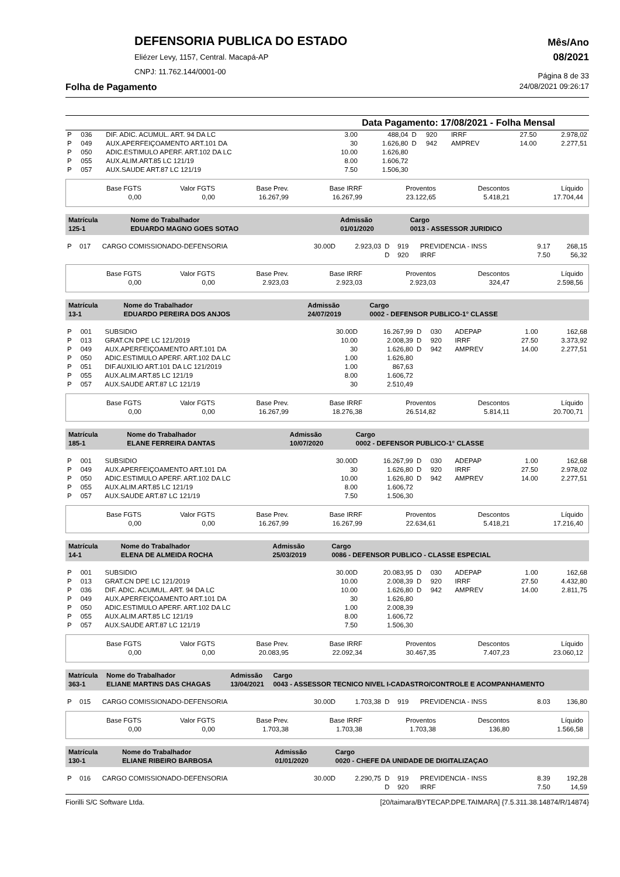DEFENSORIA PUBLICA DO ESTADO
Eliézer Levy, 1157, Central. Macapá-AP
CNPJ: 11.762.144/0001-00
Mês/Ano
08/2021
Página 8 de 33
Folha de Pagamento 24/08/2021 09:26:17
Data Pagamento: 17/08/2021 - Folha Mensal
| P | 036 | DIF. ADIC. ACUMUL. ART. 94 DA LC | 3.00 | 488,04 | D | 920 | IRRF | 27.50 | 2.978,02 |
| P | 049 | AUX.APERFEIÇOAMENTO ART.101 DA | 30 | 1.626,80 | D | 942 | AMPREV | 14.00 | 2.277,51 |
| P | 050 | ADIC.ESTIMULO APERF. ART.102 DA LC | 10.00 | 1.626,80 | | | | | |
| P | 055 | AUX.ALIM.ART.85 LC 121/19 | 8.00 | 1.606,72 | | | | | |
| P | 057 | AUX.SAUDE ART.87 LC 121/19 | 7.50 | 1.506,30 | | | | | |
| Base FGTS | Valor FGTS | Base Prev. | Base IRRF | Proventos | Descontos | Líquido |
| 0,00 | 0,00 | 16.267,99 | 16.267,99 | 23.122,65 | 5.418,21 | 17.704,44 |
| Matrícula | Nome do Trabalhador | Admissão | Cargo |
| 125-1 | EDUARDO MAGNO GOES SOTAO | 01/01/2020 | 0013 - ASSESSOR JURIDICO |
| P | 017 | CARGO COMISSIONADO-DEFENSORIA | 30.00D | 2.923,03 | D | 919 | PREVIDENCIA - INSS | 9.17 | 268,15 |
| | | | | | D | 920 | IRRF | 7.50 | 56,32 |
| Base FGTS | Valor FGTS | Base Prev. | Base IRRF | Proventos | Descontos | Líquido |
| 0,00 | 0,00 | 2.923,03 | 2.923,03 | 2.923,03 | 324,47 | 2.598,56 |
| Matrícula | Nome do Trabalhador | Admissão | Cargo |
| 13-1 | EDUARDO PEREIRA DOS ANJOS | 24/07/2019 | 0002 - DEFENSOR PUBLICO-1° CLASSE |
| P | 001 | SUBSIDIO | 30.00D | 16.267,99 | D | 030 | ADEPAP | 1.00 | 162,68 |
| P | 013 | GRAT.CN DPE LC 121/2019 | 10.00 | 2.008,39 | D | 920 | IRRF | 27.50 | 3.373,92 |
| P | 049 | AUX.APERFEIÇOAMENTO ART.101 DA | 30 | 1.626,80 | D | 942 | AMPREV | 14.00 | 2.277,51 |
| P | 050 | ADIC.ESTIMULO APERF. ART.102 DA LC | 1.00 | 1.626,80 | | | | | |
| P | 051 | DIF.AUXILIO ART.101 DA LC 121/2019 | 1.00 | 867,63 | | | | | |
| P | 055 | AUX.ALIM.ART.85 LC 121/19 | 8.00 | 1.606,72 | | | | | |
| P | 057 | AUX.SAUDE ART.87 LC 121/19 | 30 | 2.510,49 | | | | | |
| Base FGTS | Valor FGTS | Base Prev. | Base IRRF | Proventos | Descontos | Líquido |
| 0,00 | 0,00 | 16.267,99 | 18.276,38 | 26.514,82 | 5.814,11 | 20.700,71 |
| Matrícula | Nome do Trabalhador | Admissão | Cargo |
| 185-1 | ELANE FERREIRA DANTAS | 10/07/2020 | 0002 - DEFENSOR PUBLICO-1° CLASSE |
| P | 001 | SUBSIDIO | 30.00D | 16.267,99 | D | 030 | ADEPAP | 1.00 | 162,68 |
| P | 049 | AUX.APERFEIÇOAMENTO ART.101 DA | 30 | 1.626,80 | D | 920 | IRRF | 27.50 | 2.978,02 |
| P | 050 | ADIC.ESTIMULO APERF. ART.102 DA LC | 10.00 | 1.626,80 | D | 942 | AMPREV | 14.00 | 2.277,51 |
| P | 055 | AUX.ALIM.ART.85 LC 121/19 | 8.00 | 1.606,72 | | | | | |
| P | 057 | AUX.SAUDE ART.87 LC 121/19 | 7.50 | 1.506,30 | | | | | |
| Base FGTS | Valor FGTS | Base Prev. | Base IRRF | Proventos | Descontos | Líquido |
| 0,00 | 0,00 | 16.267,99 | 16.267,99 | 22.634,61 | 5.418,21 | 17.216,40 |
| Matrícula | Nome do Trabalhador | Admissão | Cargo |
| 14-1 | ELENA DE ALMEIDA ROCHA | 25/03/2019 | 0086 - DEFENSOR PUBLICO - CLASSE ESPECIAL |
| P | 001 | SUBSIDIO | 30.00D | 20.083,95 | D | 030 | ADEPAP | 1.00 | 162,68 |
| P | 013 | GRAT.CN DPE LC 121/2019 | 10.00 | 2.008,39 | D | 920 | IRRF | 27.50 | 4.432,80 |
| P | 036 | DIF. ADIC. ACUMUL. ART. 94 DA LC | 10.00 | 1.626,80 | D | 942 | AMPREV | 14.00 | 2.811,75 |
| P | 049 | AUX.APERFEIÇOAMENTO ART.101 DA | 30 | 1.626,80 | | | | | |
| P | 050 | ADIC.ESTIMULO APERF. ART.102 DA LC | 1.00 | 2.008,39 | | | | | |
| P | 055 | AUX.ALIM.ART.85 LC 121/19 | 8.00 | 1.606,72 | | | | | |
| P | 057 | AUX.SAUDE ART.87 LC 121/19 | 7.50 | 1.506,30 | | | | | |
| Base FGTS | Valor FGTS | Base Prev. | Base IRRF | Proventos | Descontos | Líquido |
| 0,00 | 0,00 | 20.083,95 | 22.092,34 | 30.467,35 | 7.407,23 | 23.060,12 |
| Matrícula | Nome do Trabalhador | Admissão | Cargo |
| 363-1 | ELIANE MARTINS DAS CHAGAS | 13/04/2021 | 0043 - ASSESSOR TECNICO NIVEL I-CADASTRO/CONTROLE E ACOMPANHAMENTO |
| P | 015 | CARGO COMISSIONADO-DEFENSORIA | 30.00D | 1.703,38 | D | 919 | PREVIDENCIA - INSS | 8.03 | 136,80 |
| Base FGTS | Valor FGTS | Base Prev. | Base IRRF | Proventos | Descontos | Líquido |
| 0,00 | 0,00 | 1.703,38 | 1.703,38 | 1.703,38 | 136,80 | 1.566,58 |
| Matrícula | Nome do Trabalhador | Admissão | Cargo |
| 130-1 | ELIANE RIBEIRO BARBOSA | 01/01/2020 | 0020 - CHEFE DA UNIDADE DE DIGITALIZAÇAO |
| P | 016 | CARGO COMISSIONADO-DEFENSORIA | 30.00D | 2.290,75 | D | 919 | PREVIDENCIA - INSS | 8.39 | 192,28 |
| | | | | | D | 920 | IRRF | 7.50 | 14,59 |
Fiorilli S/C Software Ltda. [20/taimara/BYTECAP.DPE.TAIMARA] {7.5.311.38.14874/R/14874}